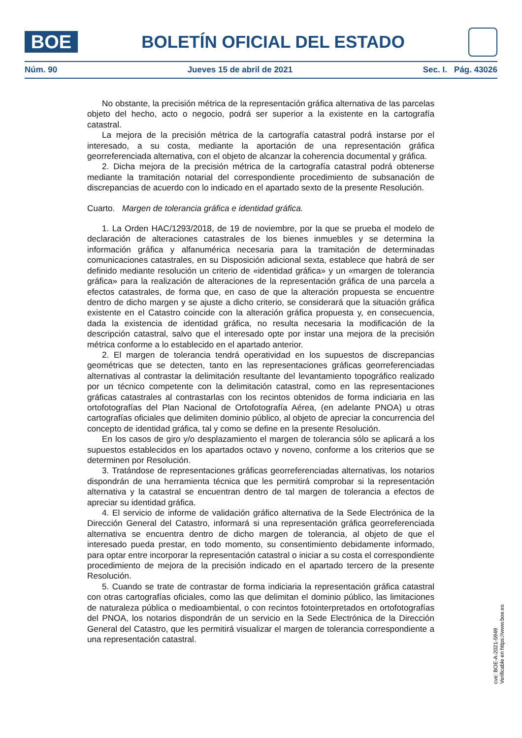BOE
BOLETÍN OFICIAL DEL ESTADO
Núm. 90 Jueves 15 de abril de 2021 Sec. I. Pág. 43026
No obstante, la precisión métrica de la representación gráfica alternativa de las parcelas objeto del hecho, acto o negocio, podrá ser superior a la existente en la cartografía catastral.
La mejora de la precisión métrica de la cartografía catastral podrá instarse por el interesado, a su costa, mediante la aportación de una representación gráfica georreferenciada alternativa, con el objeto de alcanzar la coherencia documental y gráfica.
2. Dicha mejora de la precisión métrica de la cartografía catastral podrá obtenerse mediante la tramitación notarial del correspondiente procedimiento de subsanación de discrepancias de acuerdo con lo indicado en el apartado sexto de la presente Resolución.
Cuarto. Margen de tolerancia gráfica e identidad gráfica.
1. La Orden HAC/1293/2018, de 19 de noviembre, por la que se prueba el modelo de declaración de alteraciones catastrales de los bienes inmuebles y se determina la información gráfica y alfanumérica necesaria para la tramitación de determinadas comunicaciones catastrales, en su Disposición adicional sexta, establece que habrá de ser definido mediante resolución un criterio de «identidad gráfica» y un «margen de tolerancia gráfica» para la realización de alteraciones de la representación gráfica de una parcela a efectos catastrales, de forma que, en caso de que la alteración propuesta se encuentre dentro de dicho margen y se ajuste a dicho criterio, se considerará que la situación gráfica existente en el Catastro coincide con la alteración gráfica propuesta y, en consecuencia, dada la existencia de identidad gráfica, no resulta necesaria la modificación de la descripción catastral, salvo que el interesado opte por instar una mejora de la precisión métrica conforme a lo establecido en el apartado anterior.
2. El margen de tolerancia tendrá operatividad en los supuestos de discrepancias geométricas que se detecten, tanto en las representaciones gráficas georreferenciadas alternativas al contrastar la delimitación resultante del levantamiento topográfico realizado por un técnico competente con la delimitación catastral, como en las representaciones gráficas catastrales al contrastarlas con los recintos obtenidos de forma indiciaria en las ortofotografías del Plan Nacional de Ortofotografía Aérea, (en adelante PNOA) u otras cartografías oficiales que delimiten dominio público, al objeto de apreciar la concurrencia del concepto de identidad gráfica, tal y como se define en la presente Resolución.
En los casos de giro y/o desplazamiento el margen de tolerancia sólo se aplicará a los supuestos establecidos en los apartados octavo y noveno, conforme a los criterios que se determinen por Resolución.
3. Tratándose de representaciones gráficas georreferenciadas alternativas, los notarios dispondrán de una herramienta técnica que les permitirá comprobar si la representación alternativa y la catastral se encuentran dentro de tal margen de tolerancia a efectos de apreciar su identidad gráfica.
4. El servicio de informe de validación gráfico alternativa de la Sede Electrónica de la Dirección General del Catastro, informará si una representación gráfica georreferenciada alternativa se encuentra dentro de dicho margen de tolerancia, al objeto de que el interesado pueda prestar, en todo momento, su consentimiento debidamente informado, para optar entre incorporar la representación catastral o iniciar a su costa el correspondiente procedimiento de mejora de la precisión indicado en el apartado tercero de la presente Resolución.
5. Cuando se trate de contrastar de forma indiciaria la representación gráfica catastral con otras cartografías oficiales, como las que delimitan el dominio público, las limitaciones de naturaleza pública o medioambiental, o con recintos fotointerpretados en ortofotografías del PNOA, los notarios dispondrán de un servicio en la Sede Electrónica de la Dirección General del Catastro, que les permitirá visualizar el margen de tolerancia correspondiente a una representación catastral.
cve: BOE-A-2021-5949
Verificable en https://www.boe.es